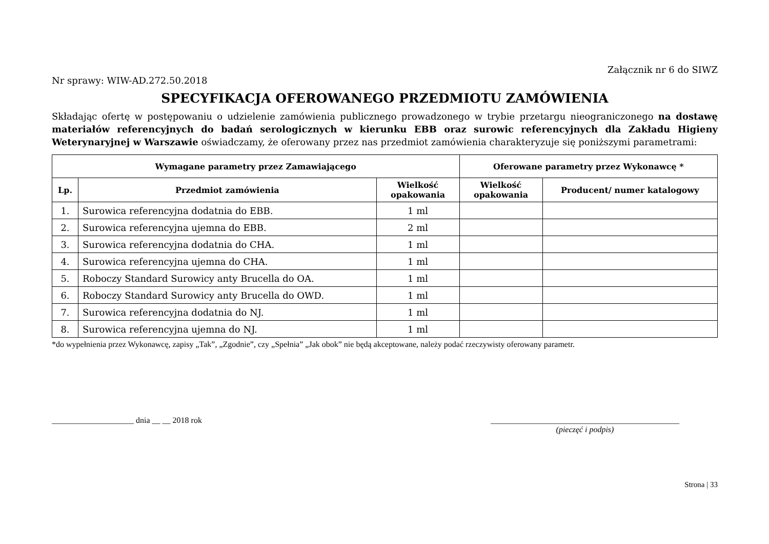Załącznik nr 6 do SIWZ
Nr sprawy: WIW-AD.272.50.2018
SPECYFIKACJA OFEROWANEGO PRZEDMIOTU ZAMÓWIENIA
Składając ofertę w postępowaniu o udzielenie zamówienia publicznego prowadzonego w trybie przetargu nieograniczonego na dostawę materiałów referencyjnych do badań serologicznych w kierunku EBB oraz surowic referencyjnych dla Zakładu Higieny Weterynaryjnej w Warszawie oświadczamy, że oferowany przez nas przedmiot zamówienia charakteryzuje się poniższymi parametrami:
| Wymagane parametry przez Zamawiającego | | | Oferowane parametry przez Wykonawcę * | |
| --- | --- | --- | --- | --- |
| Lp. | Przedmiot zamówienia | Wielkość opakowania | Wielkość opakowania | Producent/ numer katalogowy |
| 1. | Surowica referencyjna dodatnia do EBB. | 1 ml | | |
| 2. | Surowica referencyjna ujemna do EBB. | 2 ml | | |
| 3. | Surowica referencyjna dodatnia do CHA. | 1 ml | | |
| 4. | Surowica referencyjna ujemna do CHA. | 1 ml | | |
| 5. | Roboczy Standard Surowicy anty Brucella do OA. | 1 ml | | |
| 6. | Roboczy Standard Surowicy anty Brucella do OWD. | 1 ml | | |
| 7. | Surowica referencyjna dodatnia do NJ. | 1 ml | | |
| 8. | Surowica referencyjna ujemna do NJ. | 1 ml | | |
*do wypełnienia przez Wykonawcę, zapisy „Tak”, „Zgodnie”, czy „Spełnia” „Jak obok” nie będą akceptowane, należy podać rzeczywisty oferowany parametr.
____________________ dnia __ __ 2018 rok
______________________________________________
(pieczęć i podpis)
Strona | 33